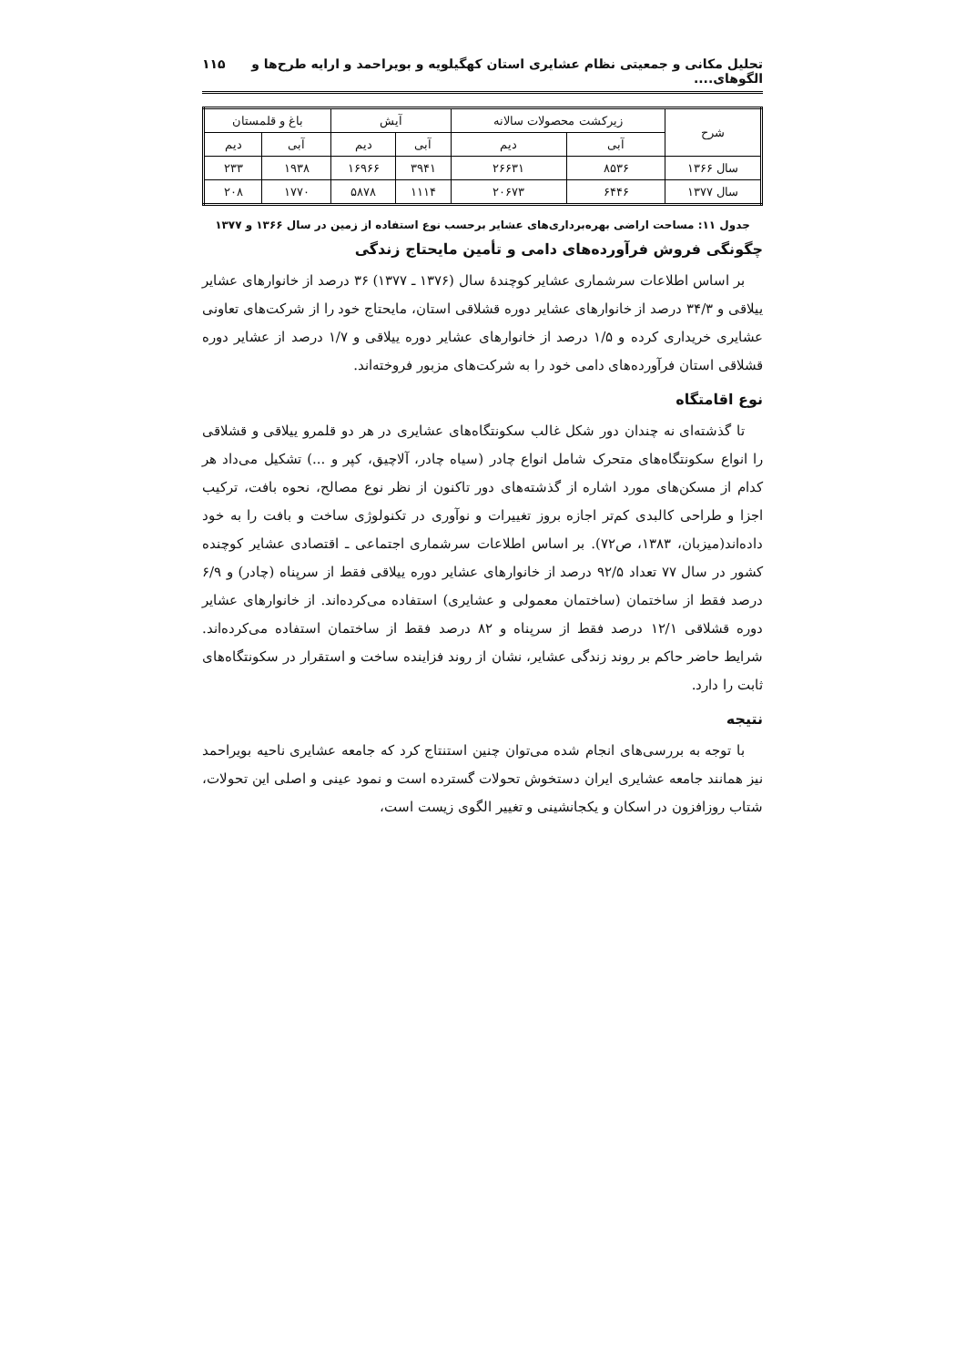تحلیل مکانی و جمعیتی نظام عشایری استان کهگیلویه و بویراحمد و ارایه طرح‌ها و الگوهای.... ۱۱۵
| شرح | زیرکشت محصولات سالانه | | آیش | | باغ و قلمستان | |
| --- | --- | --- | --- | --- | --- | --- |
| | آبی | دیم | آبی | دیم | آبی | دیم |
| سال ۱۳۶۶ | ۸۵۳۶ | ۲۶۶۳۱ | ۳۹۴۱ | ۱۶۹۶۶ | ۱۹۳۸ | ۲۳۳ |
| سال ۱۳۷۷ | ۶۴۴۶ | ۲۰۶۷۳ | ۱۱۱۴ | ۵۸۷۸ | ۱۷۷۰ | ۲۰۸ |
جدول ۱۱: مساحت اراضی بهره‌برداری‌های عشایر برحسب نوع استفاده از زمین در سال ۱۳۶۶ و ۱۳۷۷
چگونگی فروش فرآورده‌های دامی و تأمین مایحتاج زندگی
بر اساس اطلاعات سرشماری عشایر کوچندهٔ سال (۱۳۷۶ ـ ۱۳۷۷) ۳۶ درصد از خانوارهای عشایر ییلاقی و ۳۴/۳ درصد از خانوارهای عشایر دوره قشلاقی استان، مایحتاج خود را از شرکت‌های تعاونی عشایری خریداری کرده و ۱/۵ درصد از خانوارهای عشایر دوره ییلاقی و ۱/۷ درصد از عشایر دوره قشلاقی استان فرآورده‌های دامی خود را به شرکت‌های مزبور فروخته‌اند.
نوع اقامتگاه
تا گذشته‌ای نه چندان دور شکل غالب سکونتگاه‌های عشایری در هر دو قلمرو ییلاقی و قشلاقی را انواع سکونتگاه‌های متحرک شامل انواع چادر (سیاه چادر، آلاچیق، کپر و ...) تشکیل می‌داد هر کدام از مسکن‌های مورد اشاره از گذشته‌های دور تاکنون از نظر نوع مصالح، نحوه بافت، ترکیب اجزا و طراحی کالبدی کم‌تر اجازه بروز تغییرات و نوآوری در تکنولوژی ساخت و بافت را به خود داده‌اند(میزبان، ۱۳۸۳، ص۷۲). بر اساس اطلاعات سرشماری اجتماعی ـ اقتصادی عشایر کوچنده کشور در سال ۷۷ تعداد ۹۲/۵ درصد از خانوارهای عشایر دوره ییلاقی فقط از سرپناه (چادر) و ۶/۹ درصد فقط از ساختمان (ساختمان معمولی و عشایری) استفاده می‌کرده‌اند. از خانوارهای عشایر دوره قشلاقی ۱۲/۱ درصد فقط از سرپناه و ۸۲ درصد فقط از ساختمان استفاده می‌کرده‌اند. شرایط حاضر حاکم بر روند زندگی عشایر، نشان از روند فزاینده ساخت و استقرار در سکونتگاه‌های ثابت را دارد.
نتیجه
با توجه به بررسی‌های انجام شده می‌توان چنین استنتاج کرد که جامعه عشایری ناحیه بویراحمد نیز همانند جامعه عشایری ایران دستخوش تحولات گسترده است و نمود عینی و اصلی این تحولات، شتاب روزافزون در اسکان و یکجانشینی و تغییر الگوی زیست است،